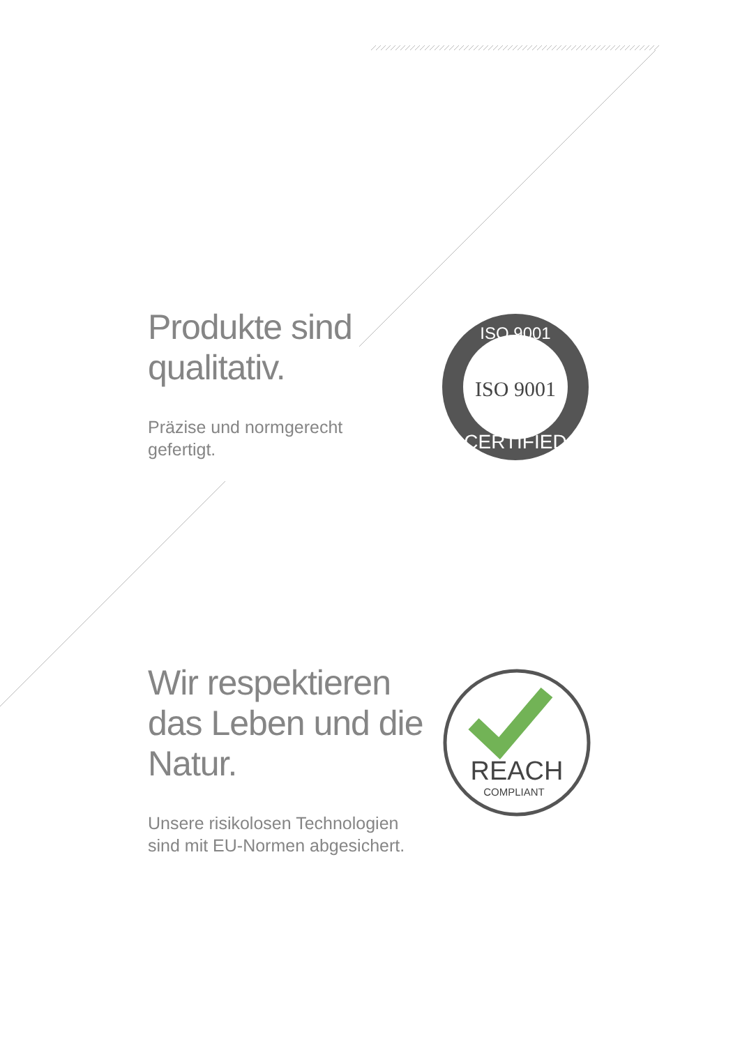Produkte sind qualitativ.
Präzise und normgerecht gefertigt.
ISO 9001
ISO 9001
CERTIFIED
Wir respektieren das Leben und die Natur.
Unsere risikolosen Technologien sind mit EU-Normen abgesichert.
REACH
COMPLIANT